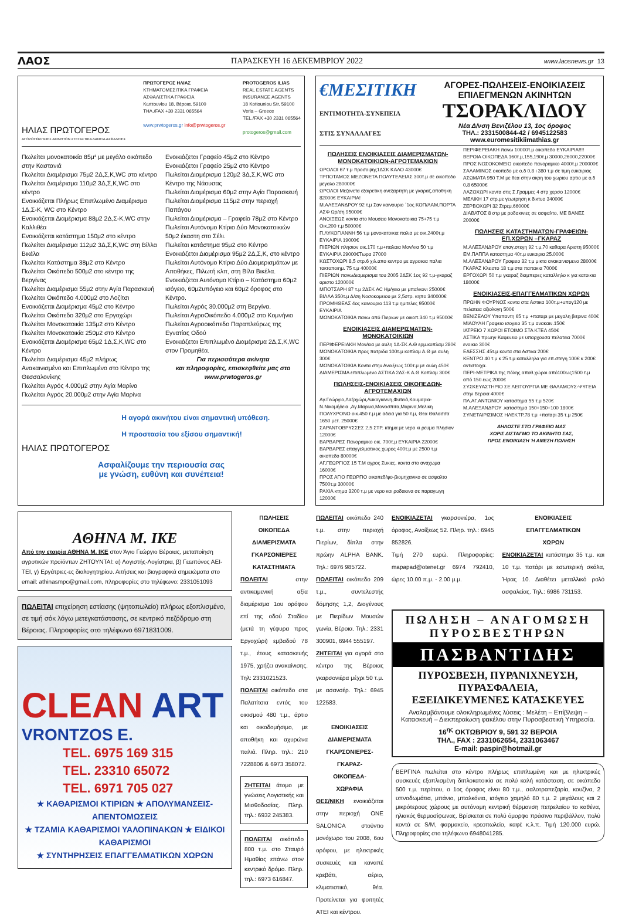ΛΑΟΣ ΠΑΡΑΣΚΕΥΗ 16 ΔΕΚΕΜΒΡΙΟΥ 2022 www.laosnews.gr 13
ΗΛΙΑΣ ΠΡΩΤΟΓΕΡΟΣ
ΑΓΟΡΟΠΩΛΗΣΙΕΣ ΑΚΙΝΗΤΩΝ ΣΤΕΓΑΣΤΙΚΑ ΔΑΝΕΙΑ ΑΣΦΑΛΕΙΕΣ
ΠΡΩΤΟΓΕΡΟΣ ΗΛΙΑΣ
ΚΤΗΜΑΤΟΜΕΣΙΤΙΚΑ ΓΡΑΦΕΙΑ
ΑΣΦΑΛΙΣΤΙΚΑ ΓΡΑΦΕΙΑ
Κωττουνίου 18, Βέροια, 59100
ΤΗΛ./FAX +30 2331 065564
www.prwtogeros.gr info@prwtogeros.gr
PROTOGEROS ILIAS
REAL ESTATE AGENTS
INSURANCE AGENTS
18 Kottouniou Str, 59100
Veria – Greece
TEL./FAX +30 2331 065564
protogeros@gmail.com
Πωλείται μονοκατοικία 85μ² με μεγάλο οικόπεδο στην Καστανιά
Πωλείται Διαμέρισμα 75μ2 2Δ,Σ,Κ,WC στο κέντρο
Πωλείται Διαμέρισμα 110μ2 3Δ,Σ,Κ,WC στο κέντρο
Ενοικιάζεται Πλήρως Επιπλωμένο Διαμέρισμα 1Δ,Σ-Κ, WC στο Κέντρο
Ενοικιάζεται Διαμέρισμα 88μ2 2Δ,Σ-Κ,WC στην Καλλιθέα
Ενοικιάζεται κατάστημα 150μ2 στο κέντρο
Πωλείται Διαμέρισμα 112μ2 3Δ,Σ,Κ,WC στη Βίλλα Βικέλα
Πωλείται Κατάστημα 38μ2 στο Κέντρο
Πωλείται Οικόπεδο 500μ2 στο κέντρο της Βεργίνας
Πωλείται Διαμέρισμα 55μ2 στην Αγία Παρασκευή
Πωλείται Οικόπεδο 4.000μ2 στο Λοζίτσι
Ενοικιάζεται Διαμέρισμα 45μ2 στο Κέντρο
Πωλείται Οικόπεδο 320μ2 στο Εργοχώρι
Πωλείται Μονοκατοικία 135μ2 στο Κέντρο
Πωλείται Μονοκατοικία 250μ2 στο Κέντρο
Ενοικιάζεται Διαμέρισμα 65μ2 1Δ,Σ,Κ,WC στο Κέντρο
Πωλείται Διαμέρισμα 45μ2 πλήρως Ανακαινισμένο και Επιπλωμένο στο Κέντρο της Θεσσαλονίκης
Πωλείται Αγρός 4.000μ2 στην Αγία Μαρίνα
Πωλείται Αγρός 20.000μ2 στην Αγία Μαρίνα
Ενοικιάζεται Γραφείο 45μ2 στο Κέντρο
Ενοικιάζεται Γραφείο 25μ2 στο Κέντρο
Πωλείται Διαμέρισμα 120μ2 3Δ,Σ,Κ,WC στο Κέντρο της Νάουσας
Πωλείται Διαμέρισμα 60μ2 στην Αγία Παρασκευή
Πωλείται Διαμέρισμα 115μ2 στην περιοχή Παπάγου
Πωλείται Διαμέρισμα – Γραφείο 78μ2 στο Κέντρο
Πωλείται Αυτόνομο Κτίριο Δύο Μονοκατοικιών 50μ2 έκαστη στο Σέλι.
Πωλείται κατάστημα 95μ2 στο Κέντρο
Ενοικιάζεται Διαμέρισμα 95μ2 2Δ,Σ,Κ, στο κέντρο
Πωλείται Αυτόνομο Κτίριο Δύο Διαμερισμάτων με Αποθήκες, Πιλωτή κλπ, στη Βίλα Βικέλα.
Ενοικιάζεται Αυτόνομο Κτίριο – Κατάστημα 60μ2 ισόγειο, 60μ2υπόγειο και 60μ2 όροφος στο Κέντρο.
Πωλείται Αγρός 30.000μ2 στη Βεργίνα.
Πωλείται ΑγροΟικόπεδο 4.000μ2 στο Κομνήνιο
Πωλείται Αγροοικόπεδο Παραπλεύρως της Εγνατίας Οδού
Ενοικιάζεται Επιπλωμένο Διαμέρισμα 2Δ,Σ,Κ,WC στον Προμηθέα.
Για περισσότερα ακίνητα
και πληροφορίες, επισκεφθείτε μας στο
www.prwtogeros.gr
ΗΛΙΑΣ ΠΡΩΤΟΓΕΡΟΣ
Η αγορά ακινήτου είναι σημαντική υπόθεση.
Η προστασία του εξίσου σημαντική!
Ασφαλίζουμε την περιουσία σας
με γνώση, ευθύνη και συνέπεια!
€ΜΕΣΙΤΙΚΗ
ΕΝΤΙΜΟΤΗΤΑ-ΣΥΝΕΠΕΙΑ
ΣΤΙΣ ΣΥΝΑΛΛΑΓΕΣ
ΑΓΟΡΕΣ-ΠΩΛΗΣΕΙΣ-ΕΝΟΙΚΙΑΣΕΙΣ
ΕΠΙΛΕΓΜΕΝΩΝ ΑΚΙΝΗΤΩΝ
ΤΣΟΡΑΚΛΙΔΟΥ
Νέα Δ/νση Βενιζέλου 13, 1ος όροφος
ΤΗΛ.: 2331500844-42 / 6945122583
www.euromesitikiimathias.gr
ΠΩΛΗΣΕΙΣ ΕΝΟΙΚΙΑΣΕΙΣ ΔΙΑΜΕΡΙΣΜΑΤΩΝ-ΜΟΝΟΚΑΤΟΙΚΙΩΝ-ΑΓΡΟΤΕΜΑΧΙΩΝ
ΩΡΟΛΟΙ 67 τ.μ προσοψης1ΔΣΚ ΚΑΛΟ 43000€
ΤΡΠΟΤΑΜΟΣ ΜΕΖΟΝΕΤΑ ΠΟΛΥΤΕΛΕΙΑΣ 300τ.μ σε οικοπεδο μεγαλο 280000€
ΩΡΟΛΟΙ Μεζονετα εξαιρετικη ανεξαρτητη με γκαραζ,αποθηκη 82000€ ΕΥΚΑΙΡΙΑ!
Μ.ΑΛΕΞΑΝΔΡΟΥ 92 τ.μ Σαν καινουριο ΄1ος ΚΟΠ/ΛΑΜ,ΠΟΡΤΑ ΑΣΦ Ωρ/ση 95000€
ΑΝΟΙΞΕΩΣ κοντα στο Μουσειο Μονοκατοικια 75+75 τ.μ Οικ.200 τ.μ 50000€
Π.ΛΥΚΟΓΙΑΝΝΗ 56 τ.μ μονοκατοικια παλια με οικ.2400τ.μ ΕΥΚΑΙΡΙΑ 19000€
ΠΙΕΡΙΩΝ πλησιον οικ.170 τ.μ+παλαια Mov/κια 50 τ.μ ΕΥΚΑΙΡΙΑ 29000€Τωρα 27000
ΚΩΣΤΟΧΩΡΙ 8,5 στρ.6 χιλ.απο κεντρο με αγροικια παλια τακτοποιημ. 75 τ.μ 40000€
ΠΙΕΡΙΩΝ πανωΔιαμερισμα του 2005 2ΔΣΚ 1ος 92 τ.μ-γκαραζ αριστο 120000€
ΜΠΟΤΣΑΡΗ 87 τ.μ 2ΔΣΚ AC Ημ/γειο με μπαλκονι 25000€
ΒΙΛΛΑ 350τ.μ Δ/ση Νοσοκομειου με 2,5στρ. κηπο 340000€
ΠΡΟΜΗΘΕΑΣ 4ος καινουριο 113 τ.μ ημιτελες 95000€ ΕΥΚΑΙΡΙΑ
ΜΟΝΟΚΑΤΟΙΚΙΑ πανω από Πιεριων με οικοπ.340 τ.μ 95000€
ΕΝΟΙΚΙΑΣΕΙΣ ΔΙΑΜΕΡΙΣΜΑΤΩΝ-ΜΟΝΟΚΑΤΟΙΚΙΩΝ
ΠΕΡΙΦΕΡΕΙΑΚΗ Μον/κια με αυλη 1Δ-ΣΚ Α.Θ ερμ.κοπλαμ 280€
ΜΟΝΟΚΑΤΟΙΚΙΑ προς πατριδα 100τ.μ κοπλαμ Α.Θ με αυλη 300€
ΜΟΝΟΚΑΤΟΙΚΙΑ Κοντα στην Ανοιξεως 100τ.μ με αυλη 450€
ΔΙΑΜΕΡΙΣΜΑ επιπλωμενο ΑΣΤΙΚΑ 2ΔΣ-Κ Α.Θ Κοπλαμ 300€
ΠΩΛΗΣΕΙΣ-ΕΝΟΙΚΙΑΣΕΙΣ ΟΙΚΟΠΕΔΩΝ-ΑΓΡΟΤΕΜΑΧΙΩΝ
Αγ.Γεώργιο,Λαζοχώρι,Λυκογιαννη,Φυτειά,Κουμαρια-Ν.Νικομήδεια ,Αγ.Μαρινα,Μονοσπιτα,Μαρινα,Μελικη
ΠΟΛΥΧΡΟΝΟ οικ.450 τ.μ με αδεια για 50 τ.μ, Θεα Θαλασσα 1650 μετ. 25000€
ΣΑΡΑΝΤΟΒΡΥΣΣΕΣ 2,5 ΣΤΡ. κτημα με νερο κι ρευμα πλησιον 12000€
ΒΑΡΒΑΡΕΣ Πανοραμικο οικ. 700τ.μ ΕΥΚΑΙΡΙΑ 22000€
ΒΑΡΒΑΡΕΣ επαγγελματικος χωρος 400τ.μ με 2500 τ.μ οικοπεδο 80000€
ΑΓ.ΓΕΩΡΓΙΟΣ 15 Τ.Μ αγρος Συκιες, κοντα στο αναχωμα 16000€
ΠΡΟΣ ΑΓΙΟ ΓΕΩΡΓΙΟ οικοπεδ/φο-βιομηχανικο σε ασφαλτο 7500τ.μ 30000€
ΡΑΧΙΑ κτημα 3200 τ.μ με νερο και ροδακινα σε παραγωγη 12000€
ΠΕΡΙΦΕΡΕΙΑΚΗ πανω 10000τ.μ οικοπεδο ΕΥΚΑΙΡΙΑ!!!!
ΒΕΡΟΙΑ ΟΙΚΟΠΕΔΑ 160τ.μ,155,190τ.μ 30000,26000,22000€
ΠΡΟΣ ΝΟΣΟΚΟΜΕΙΟ οικοπεδο πανοραμικο 4000τ.μ 200000€
ΣΑΛΑΜΙΝΟΣ οκοπεδο με ο.δ 0,8 ι 380 τ.μ σε τιμη ευκαιριας
ΑΣΩΜΑΤΑ 950 Τ.Μ με θεα στην ακρη του χωριου αρτιο με ο.δ 0,8 65000€
ΛΑΖΟΧΩΡΙ κοντα στις Σ.Γραμμες 4 στρ χερσο 12000€
ΜΕΛΙΚΗ 17 στρ.με γεωτρηση κ δικτυο 34000€
ΖΕΡΒΟΧΩΡΙ 32 Στρεμ.66000€
ΔΙΑΒΑΤΟΣ 8 στρ με ροδακινιες σε ασφαλτο, ΜΕ ΒΑΝΕΣ 20000€
ΠΩΛΗΣΕΙΣ ΚΑΤΑΣΤΗΜΑΤΩΝ-ΓΡΑΦΕΙΩΝ-ΕΠ.ΧΩΡΩΝ –ΓΚΑΡΑΖ
Μ.ΑΛΕΞΑΝΔΡΟΥ επαγ.στεγη 92 τ.μ,70 καθαρα Αριστη 95000€
ΕΜ.ΠΑΠΠΑ καταστημα 40τ.μ ευκαιρια 25.000€
Μ.ΑΛΕΞΑΝΔΡΟΥ Γραφειο 32 τ.μ μικτα ανακαινισμενο 28000€
ΓΚΑΡΑΖ Κλειστο 18 τ.μ στα παπακια 7000€
ΕΡΓΟΧΩΡΙ 50 τ.μ γκαραζ διαμπερες καταλληλο κ για κατοικια 18000€
ΕΝΟΙΚΙΑΣΕΙΣ-ΕΠΑΓΓΕΛΜΑΤΙΚΩΝ ΧΩΡΩΝ
ΠΡΩΗΝ ΦΟΥΡΝΟΣ κοντα στα Αστικα 100τ.μ+υπογ120 με πελατεια αξιολογη 500€
ΒΕΝΙΖΕΛΟΥ Υπαπαντη 65 τ.μ +παταρι με μεγαλη βιτρινα 400€
ΜΙΑΟΥΛΗ Γραφειο ισογειο 35 τ.μ ανακαιν.150€
ΙΑΤΡΕΙΟ 7 ΧΩΡΟΙ ΕΤΟΙΜΟ ΣΤΑ ΚΤΕΛ 450€
ΑΣΤΙΚΑ πρωην Καφενειο με υπαρχουσα πελατεια 7000€ ενοικιο 300€
ΕΔΕΣΣΗΣ 45τ.μ κοντα στα Αστικα 200€
ΚΕΝΤΡΟ 40 τ.μ κ 25 τ.μ καταλληλα για επ.στεγη 100€ κ 200€ αντιστοιχα.
ΠΕΡΙ-ΜΕΤΡΙΚΑ της πόλης αποθ.χώροι από100ως1500 τ.μ από 150 εως 2000€
ΣΥΣΚΕΥΑΣΤΗΡΙΟ ΣΕ ΛΕΙΤΟΥΡΓΙΑ ΜΕ ΘΑΛΑΜΟΥΣ-ΨΥΓΕΙΑ στην Βεροια 4000€
ΠΛ.ΑΓ.ΑΝΤΩΝΙΟΥ καταστημα 55 τ.μ 520€
Μ.ΑΛΕΞΑΝΔΡΟΥ .καταστημα 150+150+100 1800€
ΣΥΝΕΤΑΙΡΙΣΙΜΟΣ ΗΛΕΚΤΡ.78 τ.μ +παταρι 35 τ.μ 250€
ΔΗΛΩΣΤΕ ΣΤΟ ΓΡΑΦΕΙΟ ΜΑΣ
ΧΩΡΙΣ ΔΙΣΤΑΓΜΟ ΤΟ ΑΚΙΝΗΤΟ ΣΑΣ,
ΠΡΟΣ ΕΝΟΙΚΙΑΣΗ Ή ΑΜΕΣΗ ΠΩΛΗΣΗ
ΑΘΗΝΑ Μ. ΙΚΕ
Από την εταιρία ΑΘΗΝΑ Μ. ΙΚΕ στον Άγιο Γεώργιο Βέροιας, μεταποίηση αγροτικών προϊόντων ΖΗΤΟΥΝΤΑΙ: α) Λογιστής-Λογίστρια, β) Γεωπόνος ΑΕΙ-ΤΕΙ, γ) Εργάτριες-ες διαλογητηρίου. Αιτήσεις και βιογραφικά σημειώματα στο email: athinasmpc@gmail.com, πληροφορίες στο τηλέφωνο: 2331051093
ΠΩΛΕΙΤΑΙ επιχείρηση εστίασης (ψητοπωλείο) πλήρως εξοπλισμένο, σε τιμή σόκ λόγω μετεγκατάστασης, σε κεντρικό πεζόδρομο στη Βέροιας. Πληροφορίες στο τηλέφωνο 6971831009.
CLEAN ART
VRONTZOS E.
TEL. 6975 169 315
TEL. 23310 65072
TEL. 6971 705 027
★ ΚΑΘΑΡΙΣΜΟΙ ΚΤΙΡΙΩΝ ★ ΑΠΟΛΥΜΑΝΣΕΙΣ-ΑΠΕΝΤΟΜΩΣΕΙΣ
★ ΤΖΑΜΙΑ ΚΑΘΑΡΙΣΜΟΙ ΥΑΛΟΠΙΝΑΚΩΝ ★ ΕΙΔΙΚΟΙ ΚΑΘΑΡΙΣΜΟΙ
★ ΣΥΝΤΗΡΗΣΕΙΣ ΕΠΑΓΓΕΛΜΑΤΙΚΩΝ ΧΩΡΩΝ
ΠΩΛΗΣΕΙΣ
ΟΙΚΟΠΕΔΑ
ΔΙΑΜΕΡΙΣΜΑΤΑ
ΓΚΑΡΣΟΝΙΕΡΕΣ
ΚΑΤΑΣΤΗΜΑΤΑ
ΠΩΛΕΙΤΑΙ στην αντικειμενική αξία διαμέρισμα 1ου ορόφου επί της οδού Σταδίου (μετά τη γέφυρα προς Εργοχώρι) εμβαδού 78 τ.μ., έτους κατασκευής 1975, χρήζει ανακαίνισης. Τηλ: 2331021523.
ΠΩΛΕΙΤΑΙ οικόπεδο στα Παλατίτσια εντός του οικισμού 480 τ.μ., άρτιο και οικοδομήσιμο, με αποθήκη και αχυρώνα παλιά. Πληρ. τηλ.: 210 7228806 & 6973 358072.
ΖΗΤΕΙΤΑΙ άτομο με γνώσεις Λογιστικής και Μισθοδοσίας. Πληρ. τηλ.: 6932 245383.
ΠΩΛΕΙΤΑΙ οικόπεδο 800 τ.μ. στο Σταυρό Ημαθίας επάνω στον κεντρικό δρόμο. Πληρ. τηλ.: 6973 616847.
ΠΩΛΕΙΤΑΙ οικόπεδο 240 τ.μ. στην περιοχή Πιερίων, δίπλα στην πρώην ALPHA BANK. Τηλ.: 6976 985722.
ΠΩΛΕΙΤΑΙ οικόπεδο 209 τ.μ., συντελεστής δόμησης 1,2, Διογένους με Πιερίδων Μουσών γωνία, Βέροια. Τηλ.: 2331 300901, 6944 555197.
ΖΗΤΕΙΤΑΙ για αγορά στο κέντρο της Βέροιας γκαρσονιέρα μέχρι 50 τ.μ. με ασανσέρ. Τηλ.: 6945 122583.
ΕΝΟΙΚΙΑΣΕΙΣ
ΔΙΑΜΕΡΙΣΜΑΤΑ
ΓΚΑΡΣΟΝΙΕΡΕΣ-
ΓΚΑΡΑΖ-
ΟΙΚΟΠΕΔΑ-
ΧΩΡΑΦΙΑ
ΘΕΣ/ΝΙΚΗ ενοικιάζεται στην περιοχή ONE SALONICA στούντιο μονόχωρο του 2008, 6ου ορόφου, με ηλεκτρικές συσκευές και καναπέ κρεβάτι, αέριο, κλιματιστικό, θέα. Προτείνεται για φοιτητές ΑΤΕΙ και κέντρου.
ΕΝΟΙΚΙΑΖΕΤΑΙ γκαρσονιέρα, 1ος όροφος, Ανοίξεως 52. Πληρ. τηλ.: 6945 852826.
Τιμή 270 ευρώ. Πληροφορίες: mapapad@otenet.gr 6974 792410, ώρες 10.00 π.μ. - 2.00 μ.μ.
ΕΝΟΙΚΙΑΣΕΙΣ
ΕΠΑΓΓΕΛΜΑΤΙΚΩΝ
ΧΩΡΩΝ
ΕΝΟΙΚΙΑΖΕΤΑΙ κατάστημα 35 τ.μ. και 10 τ.μ. πατάρι με εσωτερική σκάλα, Ήρας 10. Διαθέτει μεταλλικό ρολό ασφαλείας. Τηλ.: 6986 731153.
ΠΩΛΗΣΗ – ΑΝΑΓΟΜΩΣΗ
ΠΥΡΟΣΒΕΣΤΗΡΩΝ
ΠΑΣΒΑΝΤΙΔΗΣ
ΠΥΡΟΣΒΕΣΗ, ΠΥΡΑΝΙΧΝΕΥΣΗ,
ΠΥΡΑΣΦΑΛΕΙΑ,
ΕΞΕΙΔΙΚΕΥΜΕΝΕΣ ΚΑΤΑΣΚΕΥΕΣ
Αναλαμβάνουμε ολοκληρωμένες λύσεις : Μελέτη – Επίβλεψη – Κατασκευή – Διεκπεραίωση φακέλου στην Πυροσβεστική Υπηρεσία.
16<sup>ης</sup> ΟΚΤΩΒΡΙΟΥ 9, 591 32 ΒΕΡΟΙΑ
ΤΗΛ., FAX : 2331062654, 2331063467
E-mail: paspir@hotmail.gr
ΒΕΡΓΙΝΑ πωλείται στο κέντρο πλήρως επιπλωμένη και με ηλεκτρικές συσκευές εξοπλισμένη διπλοκατοικία σε πολύ καλή κατάσταση, σε οικόπεδο 500 τ.μ. περίπου, ο 1ος όροφος είναι 80 τ.μ., σαλοτραπεζαρία, κουζίνα, 2 υπνοδωμάτια, μπάνιο, μπαλκόνια, ισόγειο χαμηλό 80 τ.μ. 2 μεγάλους και 2 μικρότερους χώρους με αυτόνομη κεντρική θέρμανση πετρελαίου το καθένα, ηλιακός θερμοσίφωνας. Βρίσκεται σε πολύ όμορφο πράσινο περιβάλλον, πολύ κοντά σε S/M, φαρμακείο, κρεοπωλείο, καφέ κ.λ.π. Τιμή 120.000 ευρώ. Πληροφορίες στο τηλέφωνο 6948041285.